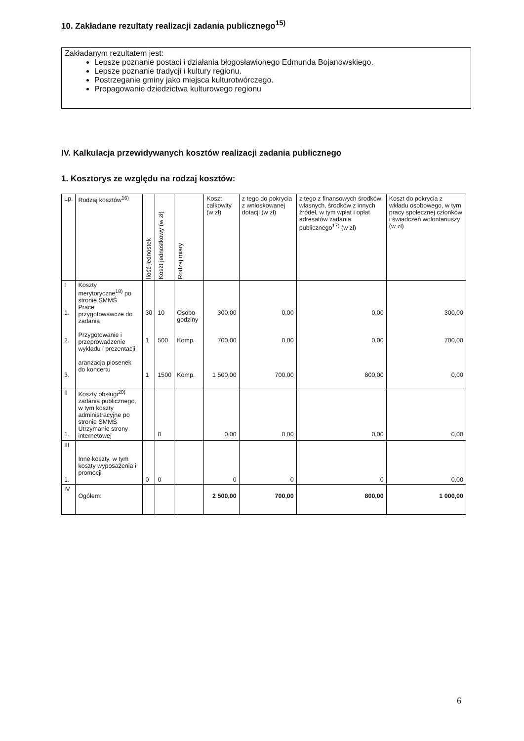10. Zakładane rezultaty realizacji zadania publicznego<sup>15)</sup>
Zakładanym rezultatem jest:
Lepsze poznanie postaci i działania błogosławionego Edmunda Bojanowskiego.
Lepsze poznanie tradycji i kultury regionu.
Postrzeganie gminy jako miejsca kulturotwórczego.
Propagowanie dziedzictwa kulturowego regionu
IV. Kalkulacja przewidywanych kosztów realizacji zadania publicznego
1. Kosztorys ze względu na rodzaj kosztów:
| Lp. | Rodzaj kosztów<sup>16)</sup> | Ilość jednostek | Koszt jednostkowy (w zł) | Rodzaj miary | Koszt całkowity (w zł) | z tego do pokrycia z wnioskowanej dotacji (w zł) | z tego z finansowych środków własnych, środków z innych źródeł, w tym wpłat i opłat adresatów zadania publicznego<sup>17)</sup> (w zł) | Koszt do pokrycia z wkładu osobowego, w tym pracy społecznej członków i świadczeń wolontariuszy (w zł) |
| --- | --- | --- | --- | --- | --- | --- | --- | --- |
| I 1. 2. 3. | Koszty merytoryczne<sup>18)</sup> po stronie SMMŚ Prace przygotowawcze do zadania Przygotowanie i przeprowadzenie wykładu i prezentacji aranżacja piosenek do koncertu | 30 1 1 | 10 500 1500 | Osobo-godziny Komp. Komp. | 300,00 700,00 1 500,00 | 0,00 0,00 700,00 | 0,00 0,00 800,00 | 300,00 700,00 0,00 |
| II 1. | Koszty obsługi<sup>20)</sup> zadania publicznego, w tym koszty administracyjne po stronie SMMŚ Utrzymanie strony internetowej | | 0 | | 0,00 | 0,00 | 0,00 | 0,00 |
| III 1. | Inne koszty, w tym koszty wyposażenia i promocji | 0 | 0 | | 0 | 0 | 0 | 0,00 |
| IV | Ogółem: | | | | 2 500,00 | 700,00 | 800,00 | 1 000,00 |
6